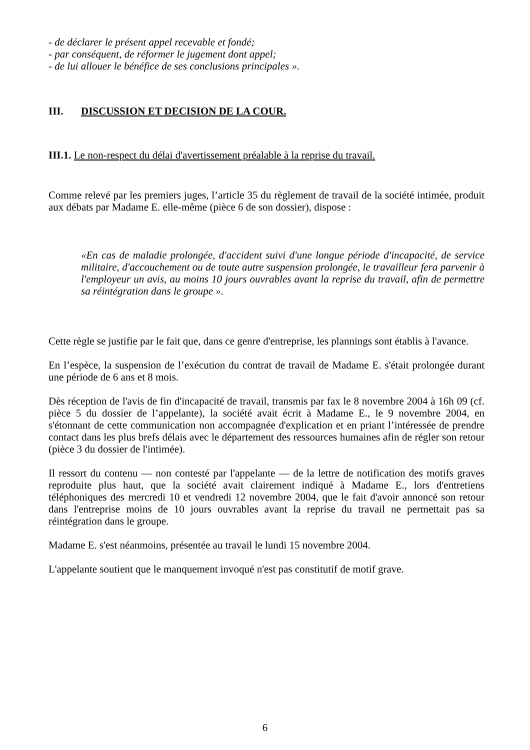- de déclarer le présent appel recevable et fondé;
- par conséquent, de réformer le jugement dont appel;
- de lui allouer le bénéfice de ses conclusions principales ».
III. DISCUSSION ET DECISION DE LA COUR.
III.1. Le non-respect du délai d'avertissement préalable à la reprise du travail.
Comme relevé par les premiers juges, l’article 35 du règlement de travail de la société intimée, produit aux débats par Madame E. elle-même (pièce 6 de son dossier), dispose :
«En cas de maladie prolongée, d'accident suivi d'une longue période d'incapacité, de service militaire, d'accouchement ou de toute autre suspension prolongée, le travailleur fera parvenir à l'employeur un avis, au moins 10 jours ouvrables avant la reprise du travail, afin de permettre sa réintégration dans le groupe ».
Cette règle se justifie par le fait que, dans ce genre d'entreprise, les plannings sont établis à l'avance.
En l’espèce, la suspension de l’exécution du contrat de travail de Madame E. s'était prolongée durant une période de 6 ans et 8 mois.
Dès réception de l'avis de fin d'incapacité de travail, transmis par fax le 8 novembre 2004 à 16h 09 (cf. pièce 5 du dossier de l’appelante), la société avait écrit à Madame E., le 9 novembre 2004, en s'étonnant de cette communication non accompagnée d'explication et en priant l’intéressée de prendre contact dans les plus brefs délais avec le département des ressources humaines afin de régler son retour (pièce 3 du dossier de l'intimée).
Il ressort du contenu — non contesté par l'appelante — de la lettre de notification des motifs graves reproduite plus haut, que la société avait clairement indiqué à Madame E., lors d'entretiens téléphoniques des mercredi 10 et vendredi 12 novembre 2004, que le fait d'avoir annoncé son retour dans l'entreprise moins de 10 jours ouvrables avant la reprise du travail ne permettait pas sa réintégration dans le groupe.
Madame E. s'est néanmoins, présentée au travail le lundi 15 novembre 2004.
L'appelante soutient que le manquement invoqué n'est pas constitutif de motif grave.
6